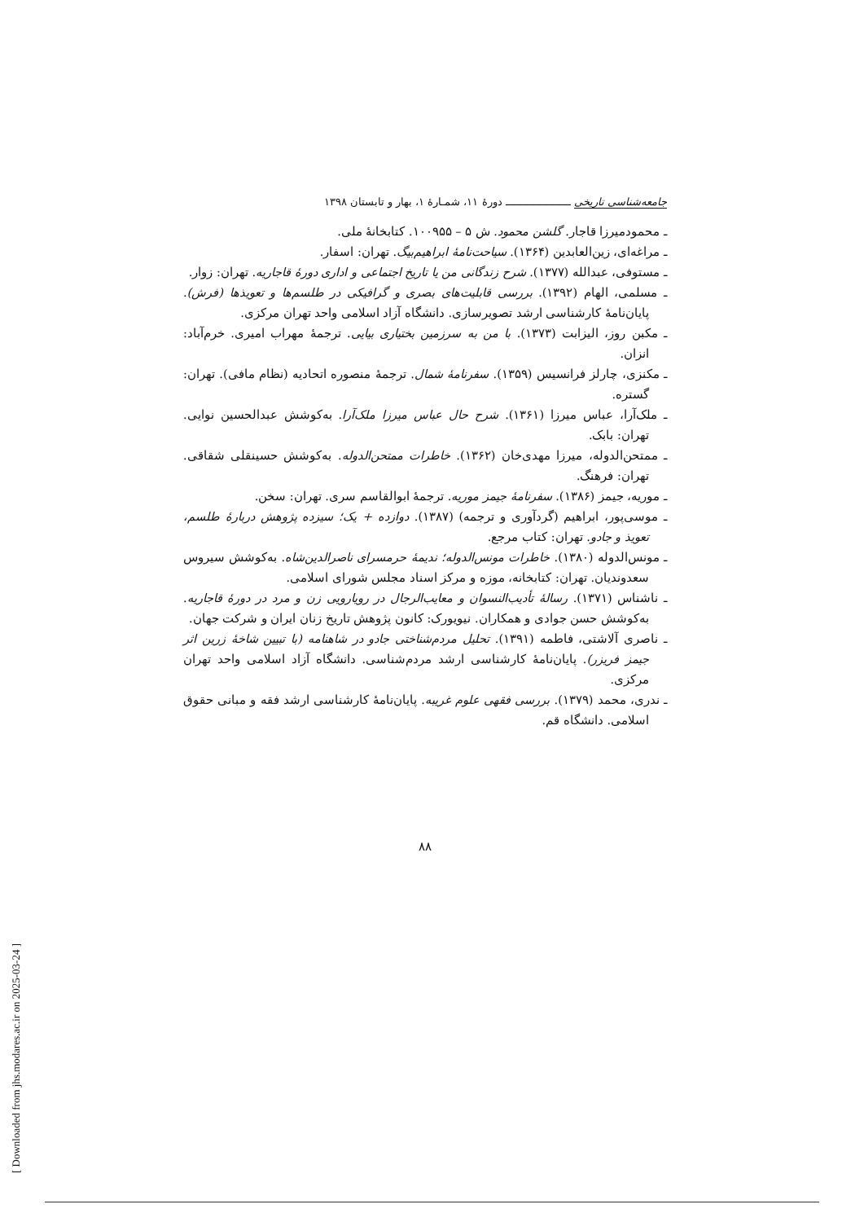جامعه‌شناسی تاریخی ــــــــــــــــــــ دورهٔ ۱۱، شمـارهٔ ۱، بهار و تابستان ۱۳۹۸
ـ محمودمیرزا قاجار. گلشن محمود. ش ۵ – ۱۰۰۹۵۵. کتابخانهٔ ملی.
ـ مراغه‌ای، زین‌العابدین (۱۳۶۴). سیاحت‌نامهٔ ابراهیم‌بیگ. تهران: اسفار.
ـ مستوفی، عبدالله (۱۳۷۷). شرح زندگانی من یا تاریخ اجتماعی و اداری دورهٔ قاجاریه. تهران: زوار.
ـ مسلمی، الهام (۱۳۹۲). بررسی قابلیت‌های بصری و گرافیکی در طلسم‌ها و تعویذها (فرش). پایان‌نامهٔ کارشناسی ارشد تصویرسازی. دانشگاه آزاد اسلامی واحد تهران مرکزی.
ـ مکبن روز، الیزابت (۱۳۷۳). با من به سرزمین بختیاری بیایی. ترجمهٔ مهراب امیری. خرم‌آباد: انزان.
ـ مکنزی، چارلز فرانسیس (۱۳۵۹). سفرنامهٔ شمال. ترجمهٔ منصوره اتحادیه (نظام مافی). تهران: گستره.
ـ ملک‌آرا، عباس میرزا (۱۳۶۱). شرح حال عباس میرزا ملک‌آرا. به‌کوشش عبدالحسین نوایی. تهران: بابک.
ـ ممتحن‌الدوله، میرزا مهدی‌خان (۱۳۶۲). خاطرات ممتحن‌الدوله. به‌کوشش حسینقلی شقاقی. تهران: فرهنگ.
ـ موریه، جیمز (۱۳۸۶). سفرنامهٔ جیمز موریه. ترجمهٔ ابوالقاسم سری. تهران: سخن.
ـ موسی‌پور، ابراهیم (گردآوری و ترجمه) (۱۳۸۷). دوازده + یک؛ سیزده پژوهش دربارهٔ طلسم، تعویذ و جادو. تهران: کتاب مرجع.
ـ مونس‌الدوله (۱۳۸۰). خاطرات مونس‌الدوله؛ ندیمهٔ حرمسرای ناصرالدین‌شاه. به‌کوشش سیروس سعدوندیان. تهران: کتابخانه، موزه و مرکز اسناد مجلس شورای اسلامی.
ـ ناشناس (۱۳۷۱). رسالهٔ تأدیب‌النسوان و معایب‌الرجال در رویارویی زن و مرد در دورهٔ قاجاریه. به‌کوشش حسن جوادی و همکاران. نیویورک: کانون پژوهش تاریخ زنان ایران و شرکت جهان.
ـ ناصری آلاشتی، فاطمه (۱۳۹۱). تحلیل مردم‌شناختی جادو در شاهنامه (با تبیین شاخهٔ زرین اثر جیمز فریزر). پایان‌نامهٔ کارشناسی ارشد مردم‌شناسی. دانشگاه آزاد اسلامی واحد تهران مرکزی.
ـ ندری، محمد (۱۳۷۹). بررسی فقهی علوم غریبه. پایان‌نامهٔ کارشناسی ارشد فقه و مبانی حقوق اسلامی. دانشگاه قم.
۸۸
[ Downloaded from jhs.modares.ac.ir on 2025-03-24 ]